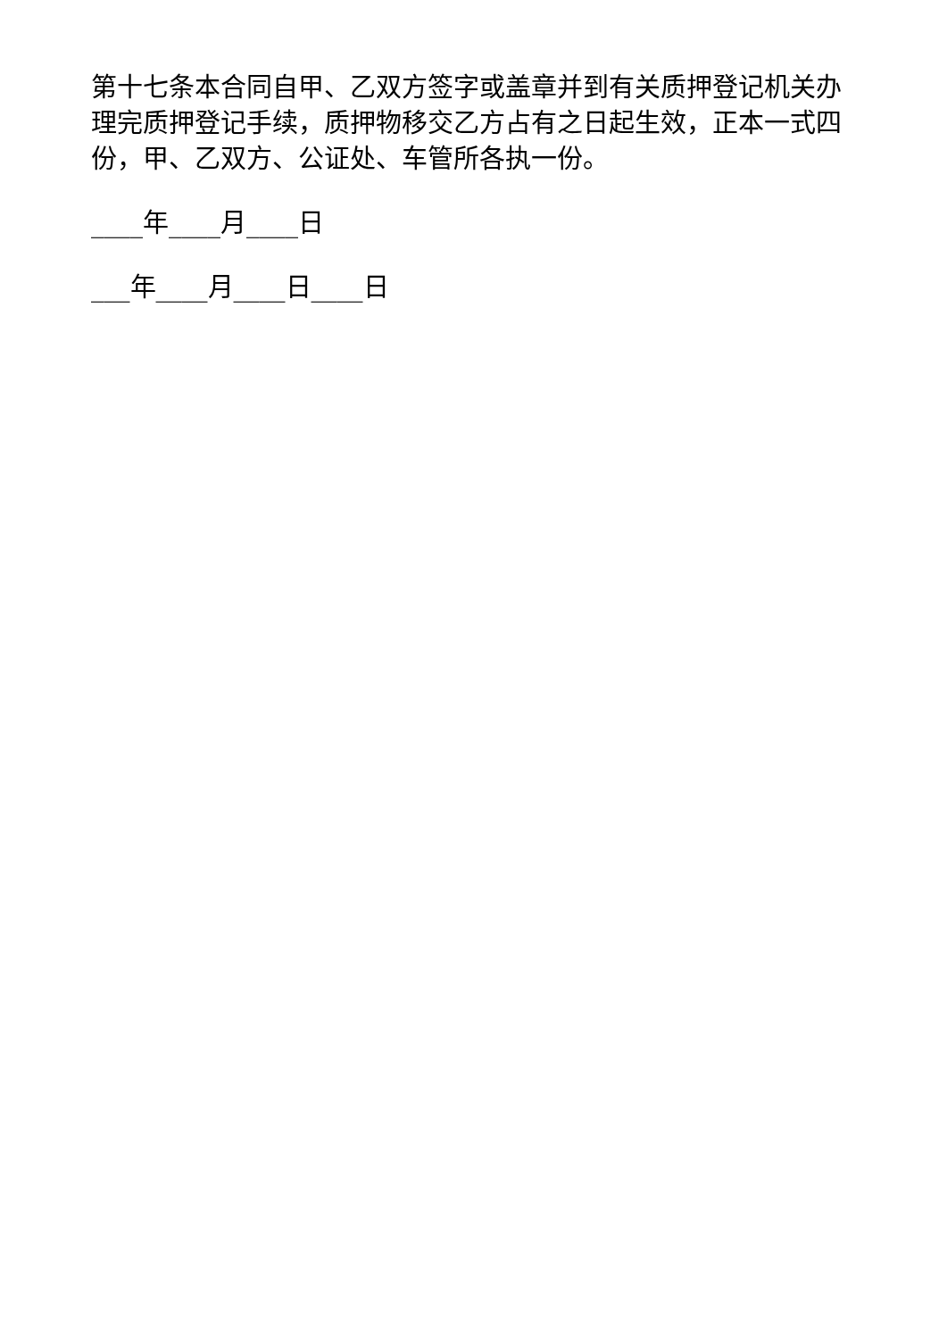第十七条本合同自甲、乙双方签字或盖章并到有关质押登记机关办理完质押登记手续，质押物移交乙方占有之日起生效，正本一式四份，甲、乙双方、公证处、车管所各执一份。
____年____月____日
___年____月____日____日